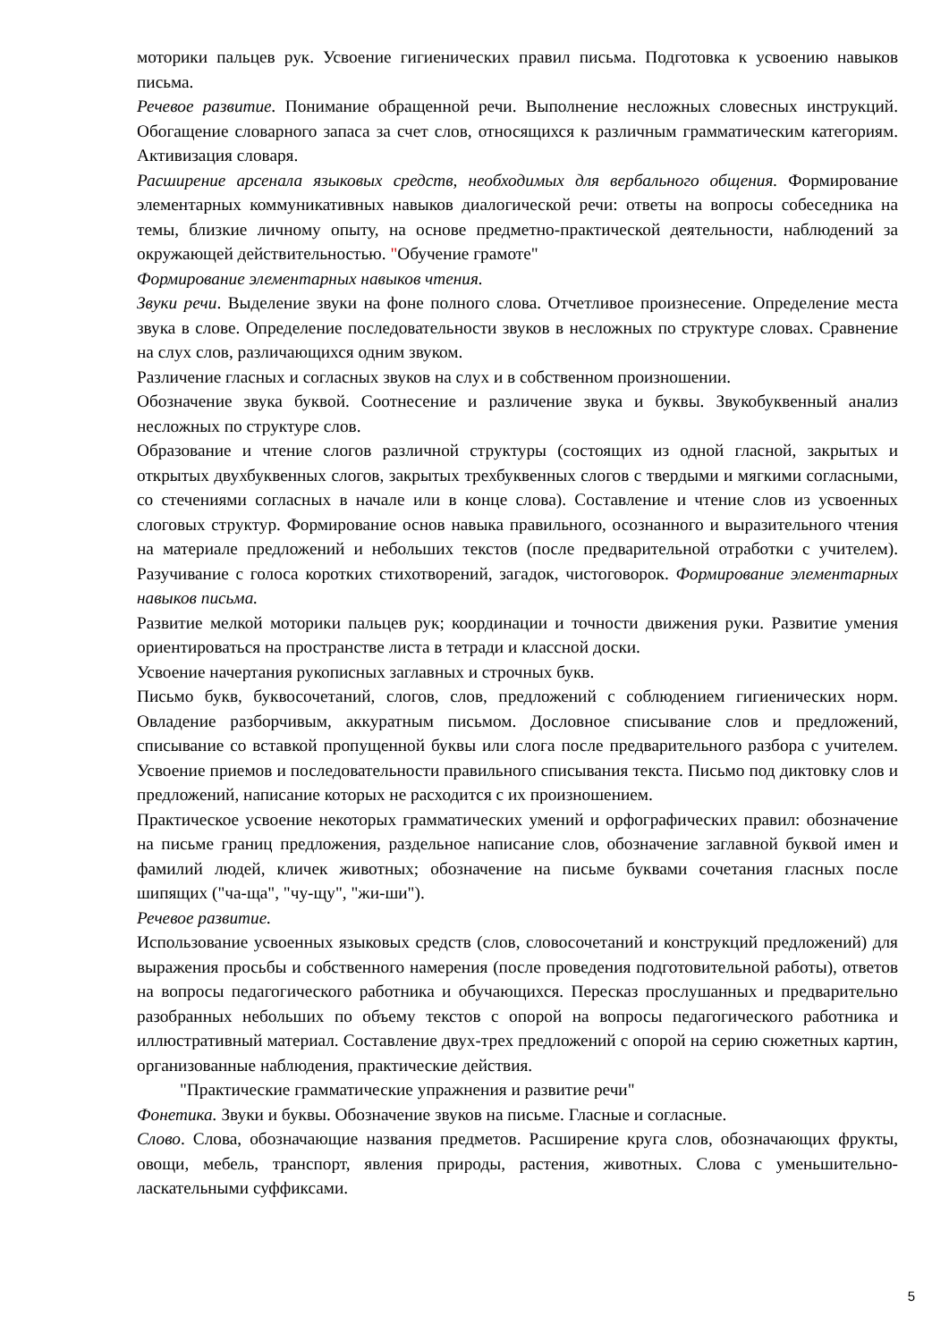моторики пальцев рук. Усвоение гигиенических правил письма. Подготовка к усвоению навыков письма.
Речевое развитие. Понимание обращенной речи. Выполнение несложных словесных инструкций. Обогащение словарного запаса за счет слов, относящихся к различным грамматическим категориям. Активизация словаря.
Расширение арсенала языковых средств, необходимых для вербального общения. Формирование элементарных коммуникативных навыков диалогической речи: ответы на вопросы собеседника на темы, близкие личному опыту, на основе предметно-практической деятельности, наблюдений за окружающей действительностью. "Обучение грамоте"
Формирование элементарных навыков чтения.
Звуки речи. Выделение звуки на фоне полного слова. Отчетливое произнесение. Определение места звука в слове. Определение последовательности звуков в несложных по структуре словах. Сравнение на слух слов, различающихся одним звуком.
Различение гласных и согласных звуков на слух и в собственном произношении.
Обозначение звука буквой. Соотнесение и различение звука и буквы. Звукобуквенный анализ несложных по структуре слов.
Образование и чтение слогов различной структуры (состоящих из одной гласной, закрытых и открытых двухбуквенных слогов, закрытых трехбуквенных слогов с твердыми и мягкими согласными, со стечениями согласных в начале или в конце слова). Составление и чтение слов из усвоенных слоговых структур. Формирование основ навыка правильного, осознанного и выразительного чтения на материале предложений и небольших текстов (после предварительной отработки с учителем). Разучивание с голоса коротких стихотворений, загадок, чистоговорок. Формирование элементарных навыков письма.
Развитие мелкой моторики пальцев рук; координации и точности движения руки. Развитие умения ориентироваться на пространстве листа в тетради и классной доски.
Усвоение начертания рукописных заглавных и строчных букв.
Письмо букв, буквосочетаний, слогов, слов, предложений с соблюдением гигиенических норм. Овладение разборчивым, аккуратным письмом. Дословное списывание слов и предложений, списывание со вставкой пропущенной буквы или слога после предварительного разбора с учителем. Усвоение приемов и последовательности правильного списывания текста. Письмо под диктовку слов и предложений, написание которых не расходится с их произношением.
Практическое усвоение некоторых грамматических умений и орфографических правил: обозначение на письме границ предложения, раздельное написание слов, обозначение заглавной буквой имен и фамилий людей, кличек животных; обозначение на письме буквами сочетания гласных после шипящих ("ча-ща", "чу-щу", "жи-ши").
Речевое развитие.
Использование усвоенных языковых средств (слов, словосочетаний и конструкций предложений) для выражения просьбы и собственного намерения (после проведения подготовительной работы), ответов на вопросы педагогического работника и обучающихся. Пересказ прослушанных и предварительно разобранных небольших по объему текстов с опорой на вопросы педагогического работника и иллюстративный материал. Составление двух-трех предложений с опорой на серию сюжетных картин, организованные наблюдения, практические действия.
"Практические грамматические упражнения и развитие речи"
Фонетика. Звуки и буквы. Обозначение звуков на письме. Гласные и согласные.
Слово. Слова, обозначающие названия предметов. Расширение круга слов, обозначающих фрукты, овощи, мебель, транспорт, явления природы, растения, животных. Слова с уменьшительно-ласкательными суффиксами.
5